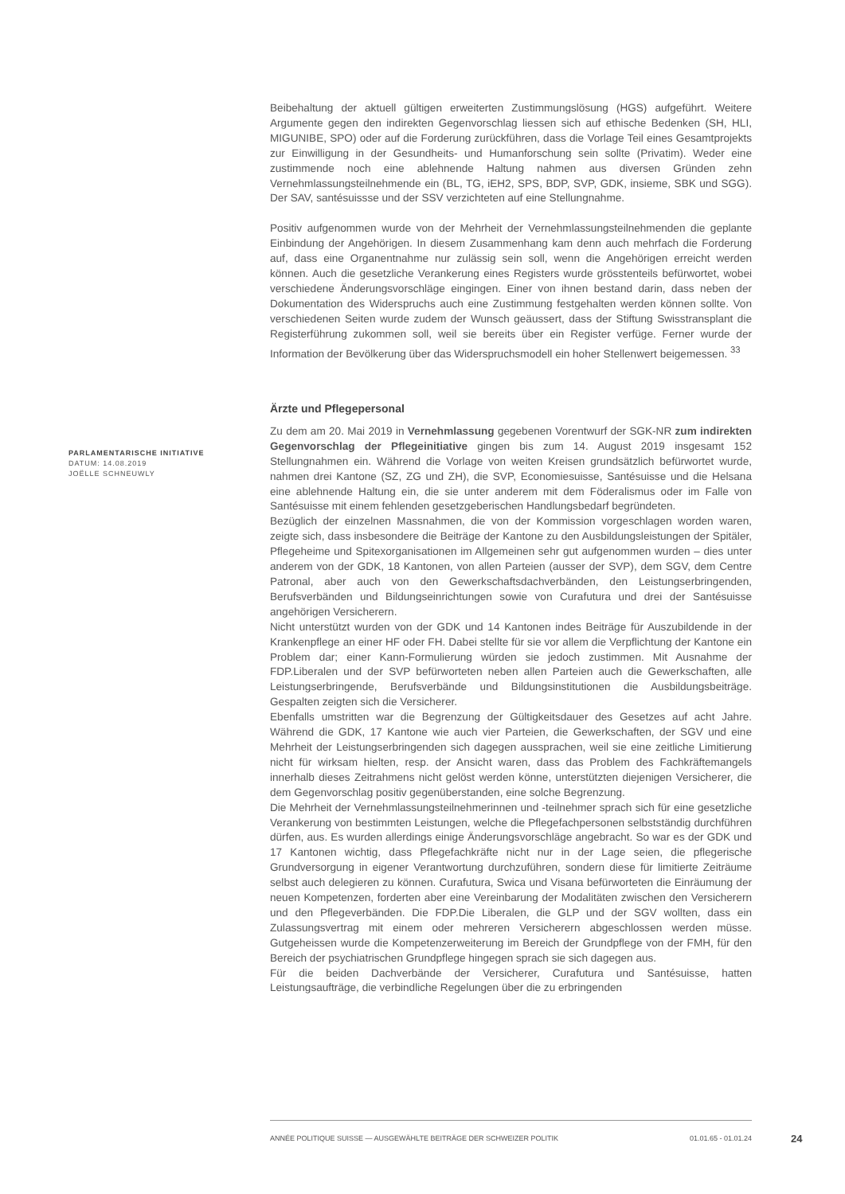PARLAMENTARISCHE INITIATIVE
DATUM: 14.08.2019
JOËLLE SCHNEUWLY
Beibehaltung der aktuell gültigen erweiterten Zustimmungslösung (HGS) aufgeführt. Weitere Argumente gegen den indirekten Gegenvorschlag liessen sich auf ethische Bedenken (SH, HLI, MIGUNIBE, SPO) oder auf die Forderung zurückführen, dass die Vorlage Teil eines Gesamtprojekts zur Einwilligung in der Gesundheits- und Humanforschung sein sollte (Privatim). Weder eine zustimmende noch eine ablehnende Haltung nahmen aus diversen Gründen zehn Vernehmlassungsteilnehmende ein (BL, TG, iEH2, SPS, BDP, SVP, GDK, insieme, SBK und SGG). Der SAV, santésuissse und der SSV verzichteten auf eine Stellungnahme.
Positiv aufgenommen wurde von der Mehrheit der Vernehmlassungsteilnehmenden die geplante Einbindung der Angehörigen. In diesem Zusammenhang kam denn auch mehrfach die Forderung auf, dass eine Organentnahme nur zulässig sein soll, wenn die Angehörigen erreicht werden können. Auch die gesetzliche Verankerung eines Registers wurde grösstenteils befürwortet, wobei verschiedene Änderungsvorschläge eingingen. Einer von ihnen bestand darin, dass neben der Dokumentation des Widerspruchs auch eine Zustimmung festgehalten werden können sollte. Von verschiedenen Seiten wurde zudem der Wunsch geäussert, dass der Stiftung Swisstransplant die Registerführung zukommen soll, weil sie bereits über ein Register verfüge. Ferner wurde der Information der Bevölkerung über das Widerspruchsmodell ein hoher Stellenwert beigemessen. <sup>33</sup>
Ärzte und Pflegepersonal
Zu dem am 20. Mai 2019 in Vernehmlassung gegebenen Vorentwurf der SGK-NR zum indirekten Gegenvorschlag der Pflegeinitiative gingen bis zum 14. August 2019 insgesamt 152 Stellungnahmen ein. Während die Vorlage von weiten Kreisen grundsätzlich befürwortet wurde, nahmen drei Kantone (SZ, ZG und ZH), die SVP, Economiesuisse, Santésuisse und die Helsana eine ablehnende Haltung ein, die sie unter anderem mit dem Föderalismus oder im Falle von Santésuisse mit einem fehlenden gesetzgeberischen Handlungsbedarf begründeten.
Bezüglich der einzelnen Massnahmen, die von der Kommission vorgeschlagen worden waren, zeigte sich, dass insbesondere die Beiträge der Kantone zu den Ausbildungsleistungen der Spitäler, Pflegeheime und Spitexorganisationen im Allgemeinen sehr gut aufgenommen wurden – dies unter anderem von der GDK, 18 Kantonen, von allen Parteien (ausser der SVP), dem SGV, dem Centre Patronal, aber auch von den Gewerkschaftsdachverbänden, den Leistungserbringenden, Berufsverbänden und Bildungseinrichtungen sowie von Curafutura und drei der Santésuisse angehörigen Versicherern.
Nicht unterstützt wurden von der GDK und 14 Kantonen indes Beiträge für Auszubildende in der Krankenpflege an einer HF oder FH. Dabei stellte für sie vor allem die Verpflichtung der Kantone ein Problem dar; einer Kann-Formulierung würden sie jedoch zustimmen. Mit Ausnahme der FDP.Liberalen und der SVP befürworteten neben allen Parteien auch die Gewerkschaften, alle Leistungserbringende, Berufsverbände und Bildungsinstitutionen die Ausbildungsbeiträge. Gespalten zeigten sich die Versicherer.
Ebenfalls umstritten war die Begrenzung der Gültigkeitsdauer des Gesetzes auf acht Jahre. Während die GDK, 17 Kantone wie auch vier Parteien, die Gewerkschaften, der SGV und eine Mehrheit der Leistungserbringenden sich dagegen aussprachen, weil sie eine zeitliche Limitierung nicht für wirksam hielten, resp. der Ansicht waren, dass das Problem des Fachkräftemangels innerhalb dieses Zeitrahmens nicht gelöst werden könne, unterstützten diejenigen Versicherer, die dem Gegenvorschlag positiv gegenüberstanden, eine solche Begrenzung.
Die Mehrheit der Vernehmlassungsteilnehmerinnen und -teilnehmer sprach sich für eine gesetzliche Verankerung von bestimmten Leistungen, welche die Pflegefachpersonen selbstständig durchführen dürfen, aus. Es wurden allerdings einige Änderungsvorschläge angebracht. So war es der GDK und 17 Kantonen wichtig, dass Pflegefachkräfte nicht nur in der Lage seien, die pflegerische Grundversorgung in eigener Verantwortung durchzuführen, sondern diese für limitierte Zeiträume selbst auch delegieren zu können. Curafutura, Swica und Visana befürworteten die Einräumung der neuen Kompetenzen, forderten aber eine Vereinbarung der Modalitäten zwischen den Versicherern und den Pflegeverbänden. Die FDP.Die Liberalen, die GLP und der SGV wollten, dass ein Zulassungsvertrag mit einem oder mehreren Versicherern abgeschlossen werden müsse. Gutgeheissen wurde die Kompetenzerweiterung im Bereich der Grundpflege von der FMH, für den Bereich der psychiatrischen Grundpflege hingegen sprach sie sich dagegen aus.
Für die beiden Dachverbände der Versicherer, Curafutura und Santésuisse, hatten Leistungsaufträge, die verbindliche Regelungen über die zu erbringenden
ANNÉE POLITIQUE SUISSE — AUSGEWÄHLTE BEITRÄGE DER SCHWEIZER POLITIK 01.01.65 - 01.01.24 24